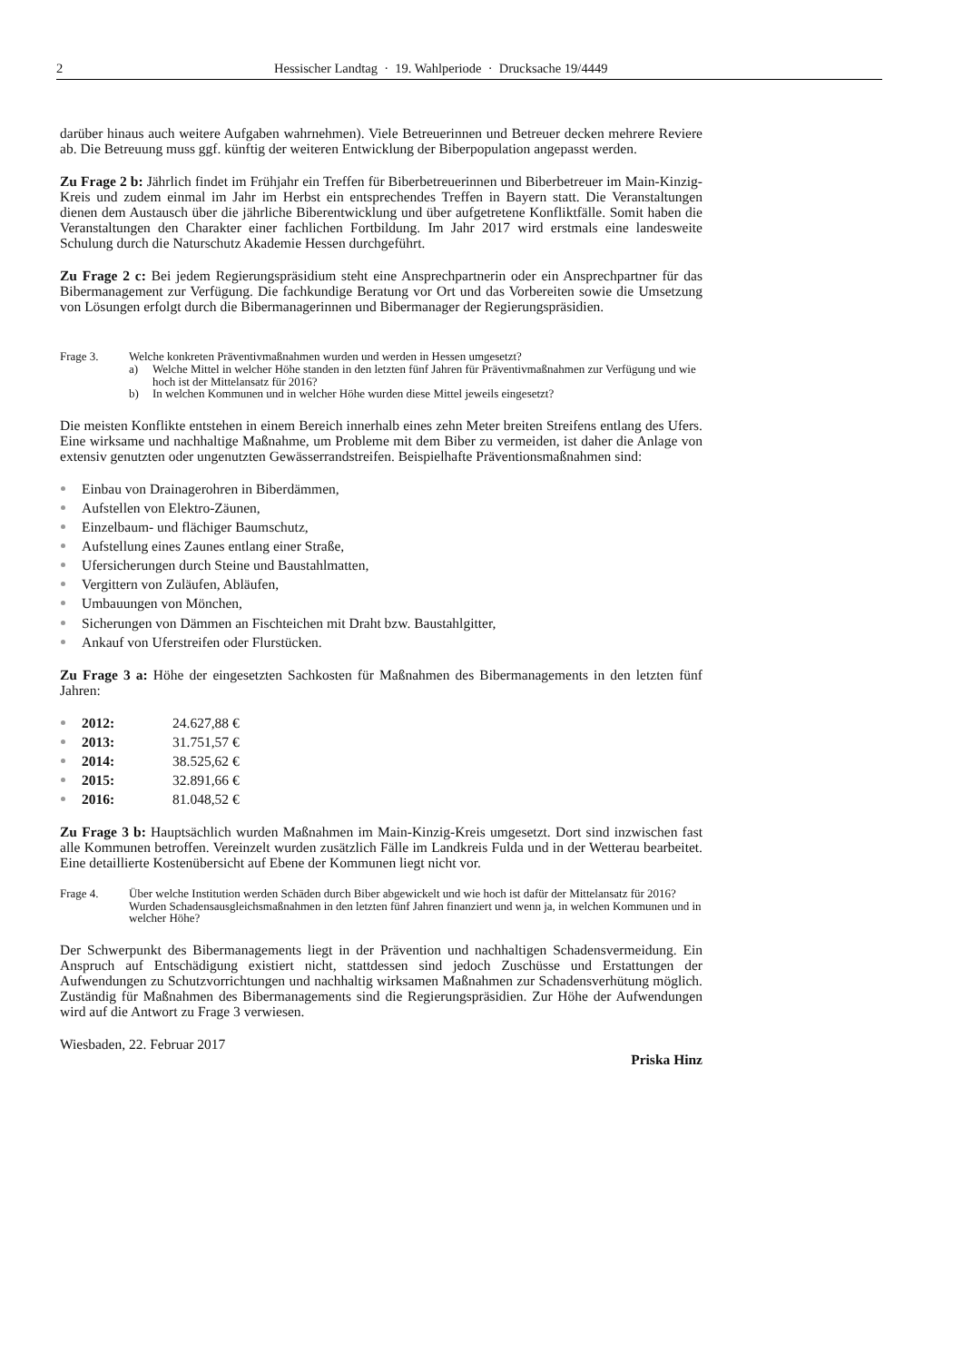2 Hessischer Landtag · 19. Wahlperiode · Drucksache 19/4449
darüber hinaus auch weitere Aufgaben wahrnehmen). Viele Betreuerinnen und Betreuer decken mehrere Reviere ab. Die Betreuung muss ggf. künftig der weiteren Entwicklung der Biberpopulation angepasst werden.
Zu Frage 2 b: Jährlich findet im Frühjahr ein Treffen für Biberbetreuerinnen und Biberbetreuer im Main-Kinzig-Kreis und zudem einmal im Jahr im Herbst ein entsprechendes Treffen in Bayern statt. Die Veranstaltungen dienen dem Austausch über die jährliche Biberentwicklung und über aufgetretene Konfliktfälle. Somit haben die Veranstaltungen den Charakter einer fachlichen Fortbildung. Im Jahr 2017 wird erstmals eine landesweite Schulung durch die Naturschutz Akademie Hessen durchgeführt.
Zu Frage 2 c: Bei jedem Regierungspräsidium steht eine Ansprechpartnerin oder ein Ansprechpartner für das Bibermanagement zur Verfügung. Die fachkundige Beratung vor Ort und das Vorbereiten sowie die Umsetzung von Lösungen erfolgt durch die Bibermanagerinnen und Bibermanager der Regierungspräsidien.
Frage 3. Welche konkreten Präventivmaßnahmen wurden und werden in Hessen umgesetzt?
a) Welche Mittel in welcher Höhe standen in den letzten fünf Jahren für Präventivmaßnahmen zur Verfügung und wie hoch ist der Mittelansatz für 2016?
b) In welchen Kommunen und in welcher Höhe wurden diese Mittel jeweils eingesetzt?
Die meisten Konflikte entstehen in einem Bereich innerhalb eines zehn Meter breiten Streifens entlang des Ufers. Eine wirksame und nachhaltige Maßnahme, um Probleme mit dem Biber zu vermeiden, ist daher die Anlage von extensiv genutzten oder ungenutzten Gewässerrandstreifen. Beispielhafte Präventionsmaßnahmen sind:
Einbau von Drainagerohren in Biberdämmen,
Aufstellen von Elektro-Zäunen,
Einzelbaum- und flächiger Baumschutz,
Aufstellung eines Zaunes entlang einer Straße,
Ufersicherungen durch Steine und Baustahlmatten,
Vergittern von Zuläufen, Abläufen,
Umbauungen von Mönchen,
Sicherungen von Dämmen an Fischteichen mit Draht bzw. Baustahlgitter,
Ankauf von Uferstreifen oder Flurstücken.
Zu Frage 3 a: Höhe der eingesetzten Sachkosten für Maßnahmen des Bibermanagements in den letzten fünf Jahren:
2012: 24.627,88 €
2013: 31.751,57 €
2014: 38.525,62 €
2015: 32.891,66 €
2016: 81.048,52 €
Zu Frage 3 b: Hauptsächlich wurden Maßnahmen im Main-Kinzig-Kreis umgesetzt. Dort sind inzwischen fast alle Kommunen betroffen. Vereinzelt wurden zusätzlich Fälle im Landkreis Fulda und in der Wetterau bearbeitet. Eine detaillierte Kostenübersicht auf Ebene der Kommunen liegt nicht vor.
Frage 4. Über welche Institution werden Schäden durch Biber abgewickelt und wie hoch ist dafür der Mittelansatz für 2016?
Wurden Schadensausgleichsmaßnahmen in den letzten fünf Jahren finanziert und wenn ja, in welchen Kommunen und in welcher Höhe?
Der Schwerpunkt des Bibermanagements liegt in der Prävention und nachhaltigen Schadensvermeidung. Ein Anspruch auf Entschädigung existiert nicht, stattdessen sind jedoch Zuschüsse und Erstattungen der Aufwendungen zu Schutzvorrichtungen und nachhaltig wirksamen Maßnahmen zur Schadensverhütung möglich. Zuständig für Maßnahmen des Bibermanagements sind die Regierungspräsidien. Zur Höhe der Aufwendungen wird auf die Antwort zu Frage 3 verwiesen.
Wiesbaden, 22. Februar 2017
Priska Hinz